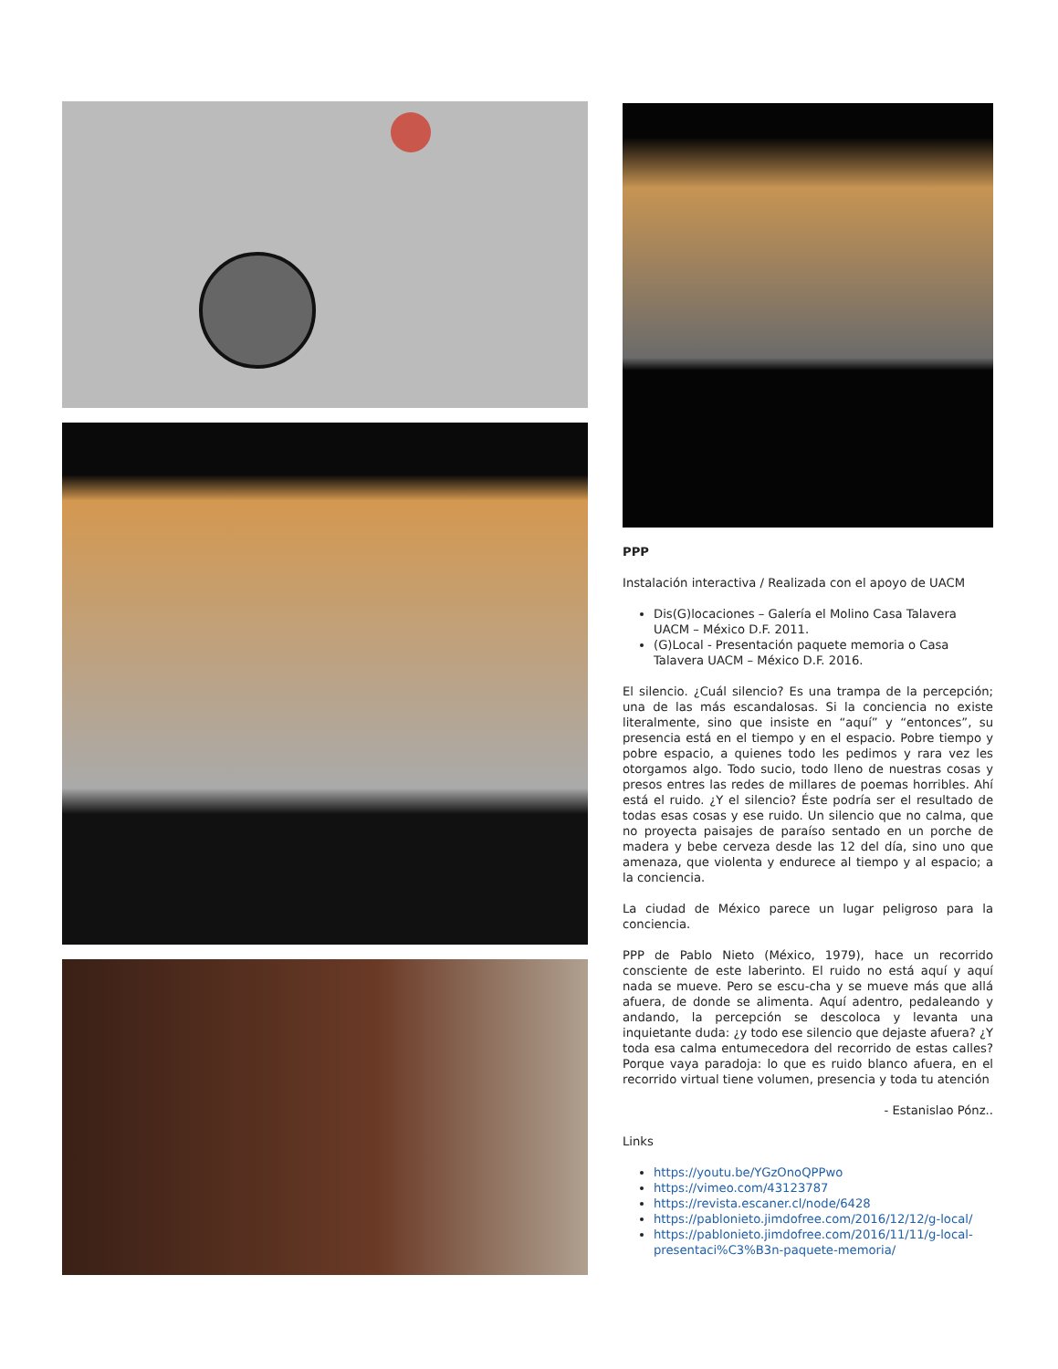PPP
Instalación interactiva / Realizada con el apoyo de UACM
Dis(G)locaciones – Galería el Molino Casa Talavera UACM – México D.F. 2011.
(G)Local - Presentación paquete memoria o Casa Talavera UACM – México D.F. 2016.
El silencio. ¿Cuál silencio? Es una trampa de la percepción; una de las más escandalosas. Si la conciencia no existe literalmente, sino que insiste en “aquí” y “entonces”, su presencia está en el tiempo y en el espacio. Pobre tiempo y pobre espacio, a quienes todo les pedimos y rara vez les otorgamos algo. Todo sucio, todo lleno de nuestras cosas y presos entres las redes de millares de poemas horribles. Ahí está el ruido. ¿Y el silencio? Éste podría ser el resultado de todas esas cosas y ese ruido. Un silencio que no calma, que no proyecta paisajes de paraíso sentado en un porche de madera y bebe cerveza desde las 12 del día, sino uno que amenaza, que violenta y endurece al tiempo y al espacio; a la conciencia.
La ciudad de México parece un lugar peligroso para la conciencia.
PPP de Pablo Nieto (México, 1979), hace un recorrido consciente de este laberinto. El ruido no está aquí y aquí nada se mueve. Pero se escu-cha y se mueve más que allá afuera, de donde se alimenta. Aquí adentro, pedaleando y andando, la percepción se descoloca y levanta una inquietante duda: ¿y todo ese silencio que dejaste afuera? ¿Y toda esa calma entumecedora del recorrido de estas calles? Porque vaya paradoja: lo que es ruido blanco afuera, en el recorrido virtual tiene volumen, presencia y toda tu atención
- Estanislao Pónz..
Links
https://youtu.be/YGzOnoQPPwo
https://vimeo.com/43123787
https://revista.escaner.cl/node/6428
https://pablonieto.jimdofree.com/2016/12/12/g-local/
https://pablonieto.jimdofree.com/2016/11/11/g-local-presentaci%C3%B3n-paquete-memoria/